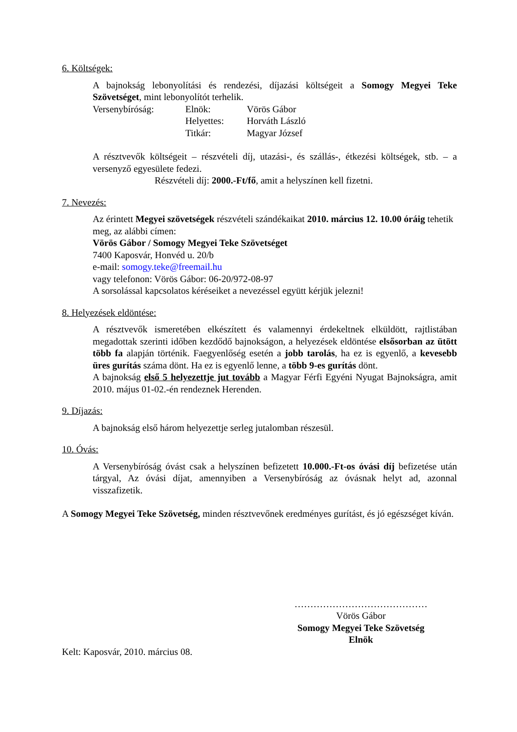6. Költségek:
A bajnokság lebonyolítási és rendezési, díjazási költségeit a Somogy Megyei Teke Szövetséget, mint lebonyolítót terhelik.
| Versenybíróság: | Elnök: | Vörös Gábor |
| | Helyettes: | Horváth László |
| | Titkár: | Magyar József |
A résztvevők költségeit – részvételi díj, utazási-, és szállás-, étkezési költségek, stb. – a versenyző egyesülete fedezi.
Részvételi díj: 2000.-Ft/fő, amit a helyszínen kell fizetni.
7. Nevezés:
Az érintett Megyei szövetségek részvételi szándékaikat 2010. március 12. 10.00 óráig tehetik meg, az alábbi címen:
Vörös Gábor / Somogy Megyei Teke Szövetséget
7400 Kaposvár, Honvéd u. 20/b
e-mail: somogy.teke@freemail.hu
vagy telefonon: Vörös Gábor: 06-20/972-08-97
A sorsolással kapcsolatos kéréseiket a nevezéssel együtt kérjük jelezni!
8. Helyezések eldöntése:
A résztvevők ismeretében elkészített és valamennyi érdekeltnek elküldött, rajtlistában megadottak szerinti időben kezdődő bajnokságon, a helyezések eldöntése elsősorban az ütött több fa alapján történik. Faegyenlőség esetén a jobb tarolás, ha ez is egyenlő, a kevesebb üres gurítás száma dönt. Ha ez is egyenlő lenne, a több 9-es gurítás dönt.
A bajnokság első 5 helyezettje jut tovább a Magyar Férfi Egyéni Nyugat Bajnokságra, amit 2010. május 01-02.-én rendeznek Herenden.
9. Díjazás:
A bajnokság első három helyezettje serleg jutalomban részesül.
10. Óvás:
A Versenybíróság óvást csak a helyszínen befizetett 10.000.-Ft-os óvási díj befizetése után tárgyal, Az óvási díjat, amennyiben a Versenybíróság az óvásnak helyt ad, azonnal visszafizetik.
A Somogy Megyei Teke Szövetség, minden résztvevőnek eredményes gurítást, és jó egészséget kíván.
……………………………………
Vörös Gábor
Somogy Megyei Teke Szövetség
Elnök
Kelt: Kaposvár, 2010. március 08.